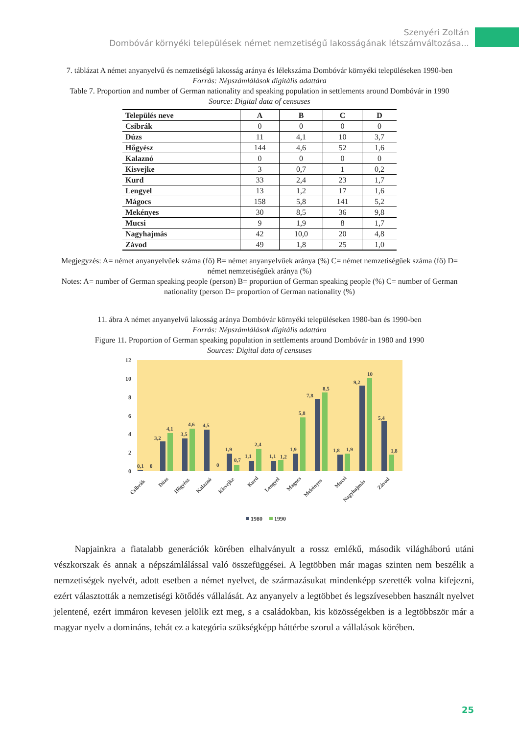Szenyéri Zoltán
Dombóvár környéki települések német nemzetiségű lakosságának létszámváltozása...
7. táblázat A német anyanyelvű és nemzetiségű lakosság aránya és lélekszáma Dombóvár környéki településeken 1990-ben
Forrás: Népszámlálások digitális adattára
Table 7. Proportion and number of German nationality and speaking population in settlements around Dombóvár in 1990
Source: Digital data of censuses
| Település neve | A | B | C | D |
| --- | --- | --- | --- | --- |
| Csibrák | 0 | 0 | 0 | 0 |
| Dúzs | 11 | 4,1 | 10 | 3,7 |
| Hőgyész | 144 | 4,6 | 52 | 1,6 |
| Kalaznó | 0 | 0 | 0 | 0 |
| Kisvejke | 3 | 0,7 | 1 | 0,2 |
| Kurd | 33 | 2,4 | 23 | 1,7 |
| Lengyel | 13 | 1,2 | 17 | 1,6 |
| Mágocs | 158 | 5,8 | 141 | 5,2 |
| Mekényes | 30 | 8,5 | 36 | 9,8 |
| Mucsi | 9 | 1,9 | 8 | 1,7 |
| Nagyhajmás | 42 | 10,0 | 20 | 4,8 |
| Závod | 49 | 1,8 | 25 | 1,0 |
Megjegyzés: A= német anyanyelvűek száma (fő) B= német anyanyelvűek aránya (%) C= német nemzetiségűek száma (fő) D= német nemzetiségűek aránya (%)
Notes: A= number of German speaking people (person) B= proportion of German speaking people (%) C= number of German nationality (person D= proportion of German nationality (%)
11. ábra A német anyanyelvű lakosság aránya Dombóvár környéki településeken 1980-ban és 1990-ben
Forrás: Népszámlálások digitális adattára
Figure 11. Proportion of German speaking population in settlements around Dombóvár in 1980 and 1990
Sources: Digital data of censuses
0
2
4
6
8
10
12
0,1
0
3,2
4,1
3,5
4,6
4,5
0
1,9
0,7
1,1
2,4
1,1
1,2
1,9
5,8
7,8
8,5
1,8
1,9
9,2
10
5,4
1,8
Csibrák
Dúzs
Hőgyész
Kalaznó
Kisvejke
Kurd
Lengyel
Mágocs
Mekényes
Mucsi
Nagyhajmás
Závod
1980
1990
Napjainkra a fiatalabb generációk körében elhalványult a rossz emlékű, második világháború utáni vészkorszak és annak a népszámlálással való összefüggései. A legtöbben már magas szinten nem beszélik a nemzetiségek nyelvét, adott esetben a német nyelvet, de származásukat mindenképp szerették volna kifejezni, ezért választották a nemzetiségi kötődés vállalását. Az anyanyelv a legtöbbet és legszívesebben használt nyelvet jelentené, ezért immáron kevesen jelölik ezt meg, s a családokban, kis közösségekben is a legtöbbször már a magyar nyelv a domináns, tehát ez a kategória szükségképp háttérbe szorul a vállalások körében.
25